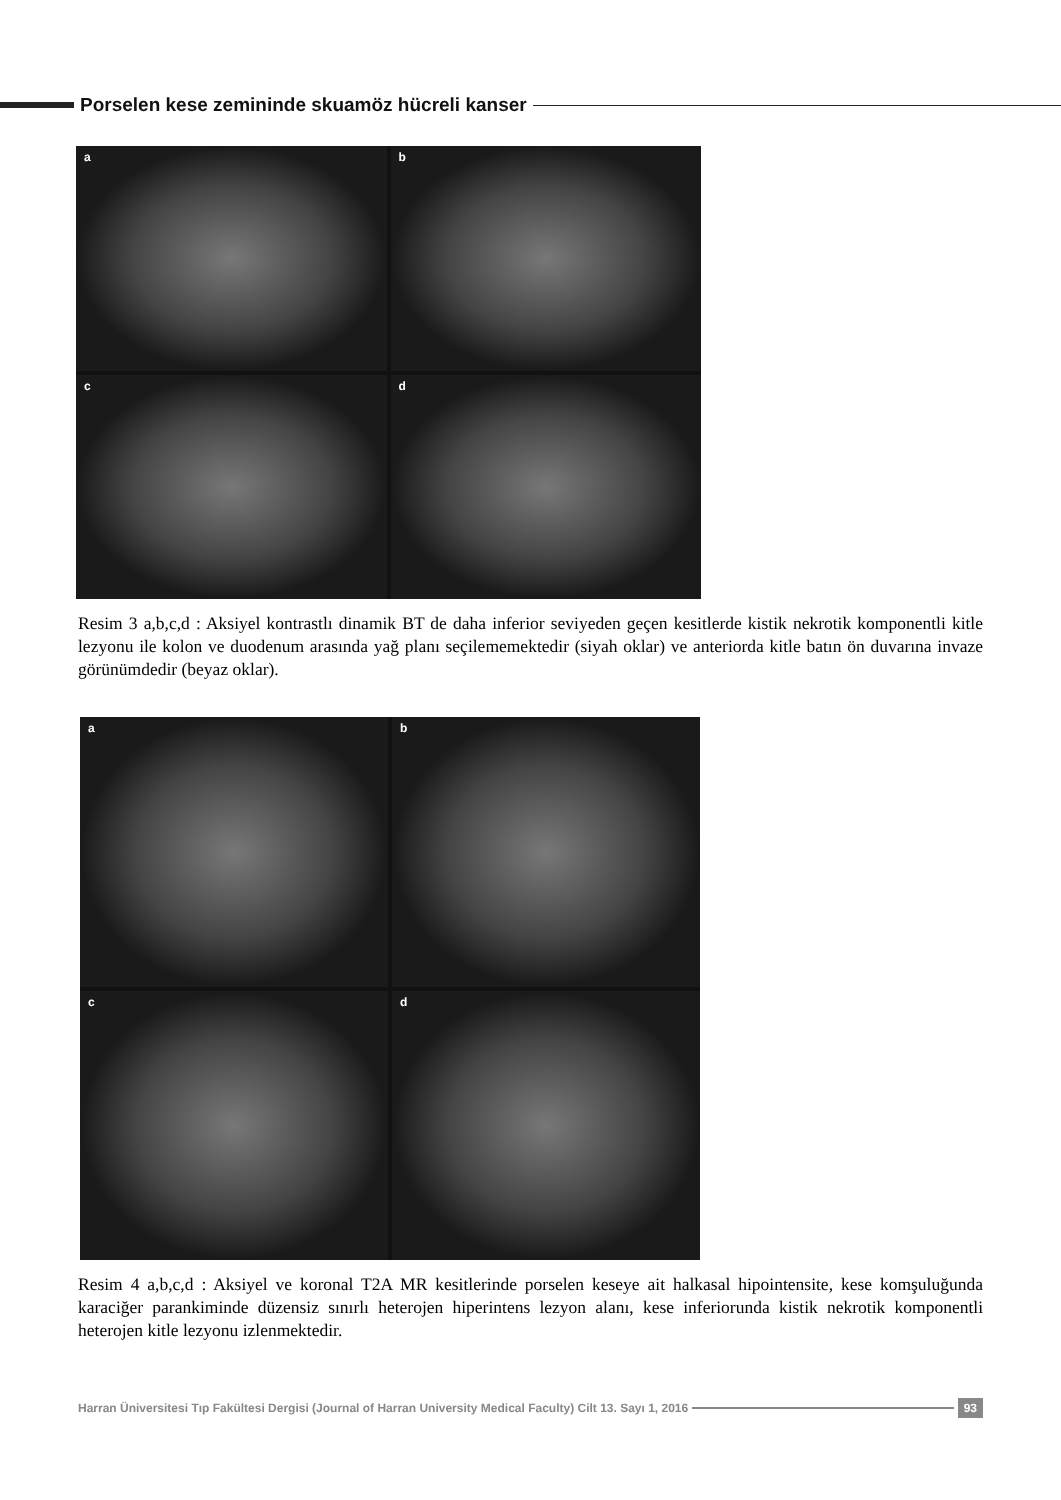Porselen kese zemininde skuamöz hücreli kanser
a
b
c
d
Resim 3 a,b,c,d : Aksiyel kontrastlı dinamik BT de daha inferior seviyeden geçen kesitlerde kistik nekrotik komponentli kitle lezyonu ile kolon ve duodenum arasında yağ planı seçilememektedir (siyah oklar) ve anteriorda kitle batın ön duvarına invaze görünümdedir (beyaz oklar).
a
b
c
d
Resim 4 a,b,c,d : Aksiyel ve koronal T2A MR kesitlerinde porselen keseye ait halkasal hipointensite, kese komşuluğunda karaciğer parankiminde düzensiz sınırlı heterojen hiperintens lezyon alanı, kese inferiorunda kistik nekrotik komponentli heterojen kitle lezyonu izlenmektedir.
Harran Üniversitesi Tıp Fakültesi Dergisi (Journal of Harran University Medical Faculty) Cilt 13. Sayı 1, 2016
93